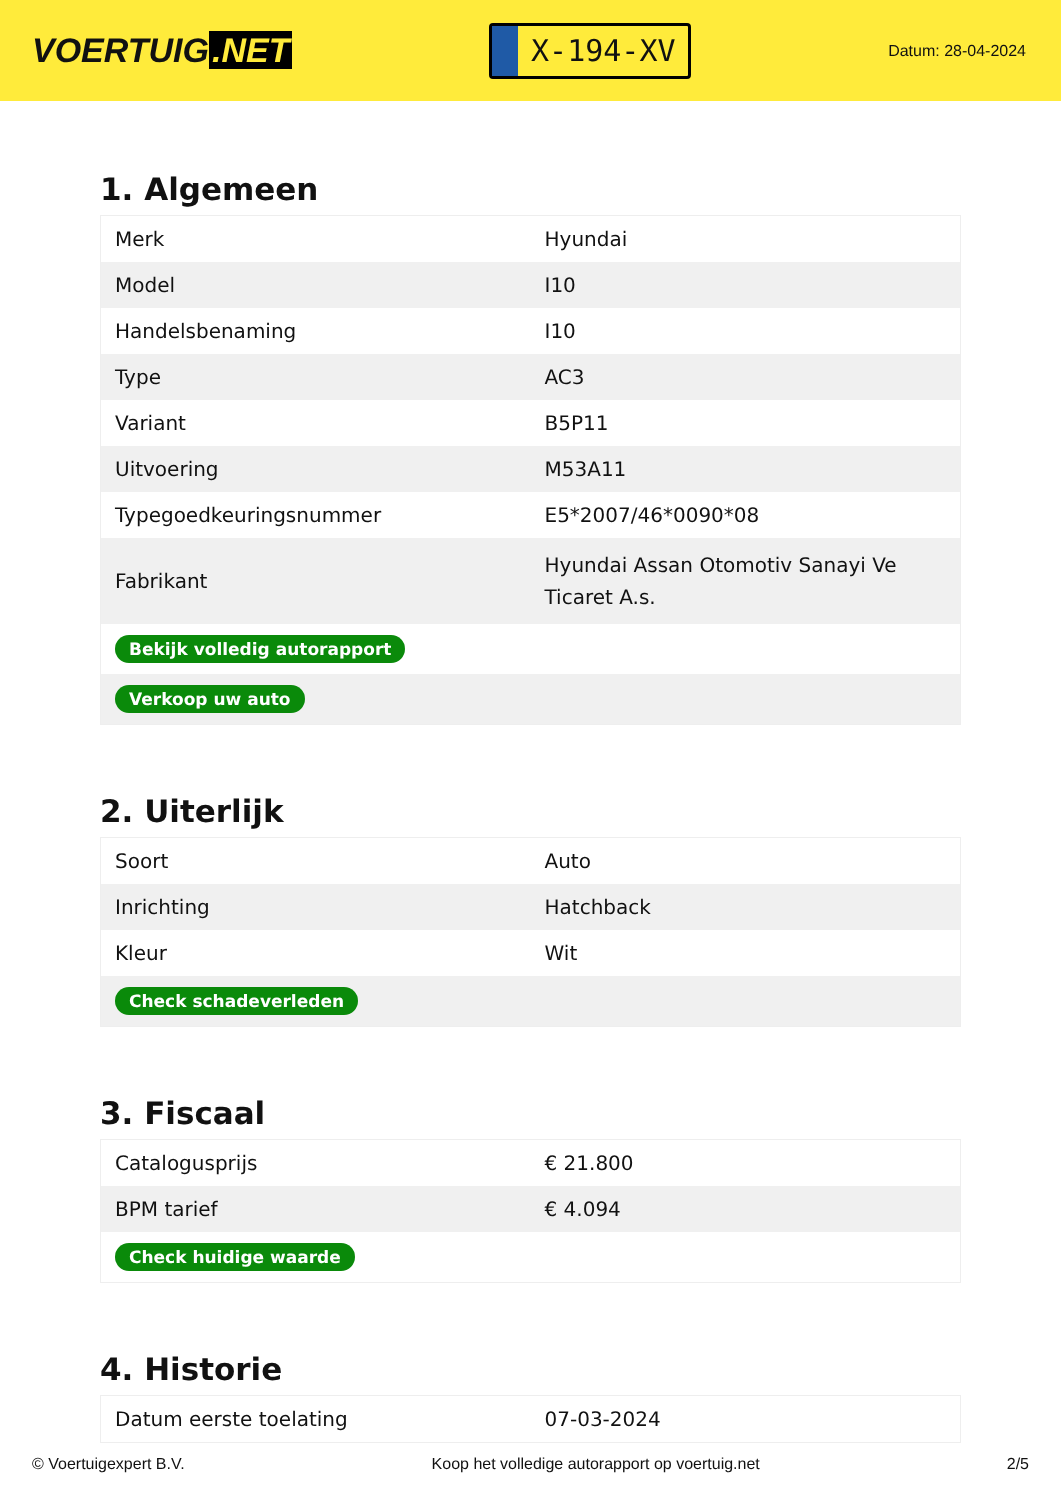VOERTUIG.NET
X-194-XV
Datum: 28-04-2024
1. Algemeen
| Merk | Hyundai |
| Model | I10 |
| Handelsbenaming | I10 |
| Type | AC3 |
| Variant | B5P11 |
| Uitvoering | M53A11 |
| Typegoedkeuringsnummer | E5*2007/46*0090*08 |
| Fabrikant | Hyundai Assan Otomotiv Sanayi Ve Ticaret A.s. |
| Bekijk volledig autorapport | |
| Verkoop uw auto | |
2. Uiterlijk
| Soort | Auto |
| Inrichting | Hatchback |
| Kleur | Wit |
| Check schadeverleden | |
3. Fiscaal
| Catalogusprijs | € 21.800 |
| BPM tarief | € 4.094 |
| Check huidige waarde | |
4. Historie
| Datum eerste toelating | 07-03-2024 |
© Voertuigexpert B.V. Koop het volledige autorapport op voertuig.net 2/5